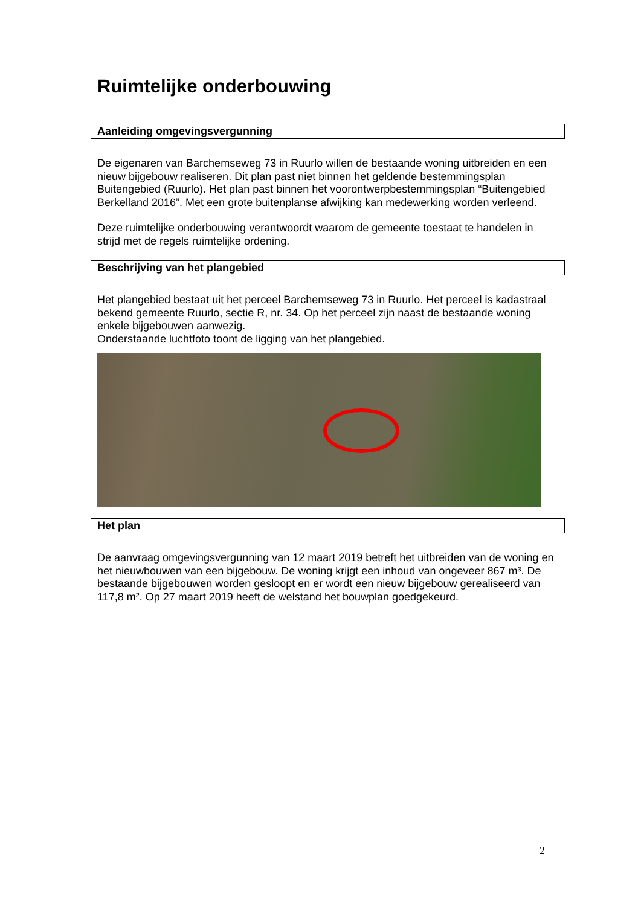Ruimtelijke onderbouwing
Aanleiding omgevingsvergunning
De eigenaren van Barchemseweg 73 in Ruurlo willen de bestaande woning uitbreiden en een nieuw bijgebouw realiseren. Dit plan past niet binnen het geldende bestemmingsplan Buitengebied (Ruurlo). Het plan past binnen het voorontwerpbestemmingsplan “Buitengebied Berkelland 2016”. Met een grote buitenplanse afwijking kan medewerking worden verleend.
Deze ruimtelijke onderbouwing verantwoordt waarom de gemeente toestaat te handelen in strijd met de regels ruimtelijke ordening.
Beschrijving van het plangebied
Het plangebied bestaat uit het perceel Barchemseweg 73 in Ruurlo. Het perceel is kadastraal bekend gemeente Ruurlo, sectie R, nr. 34. Op het perceel zijn naast de bestaande woning enkele bijgebouwen aanwezig.
Onderstaande luchtfoto toont de ligging van het plangebied.
Het plan
De aanvraag omgevingsvergunning van 12 maart 2019 betreft het uitbreiden van de woning en het nieuwbouwen van een bijgebouw. De woning krijgt een inhoud van ongeveer 867 m³. De bestaande bijgebouwen worden gesloopt en er wordt een nieuw bijgebouw gerealiseerd van 117,8 m². Op 27 maart 2019 heeft de welstand het bouwplan goedgekeurd.
2